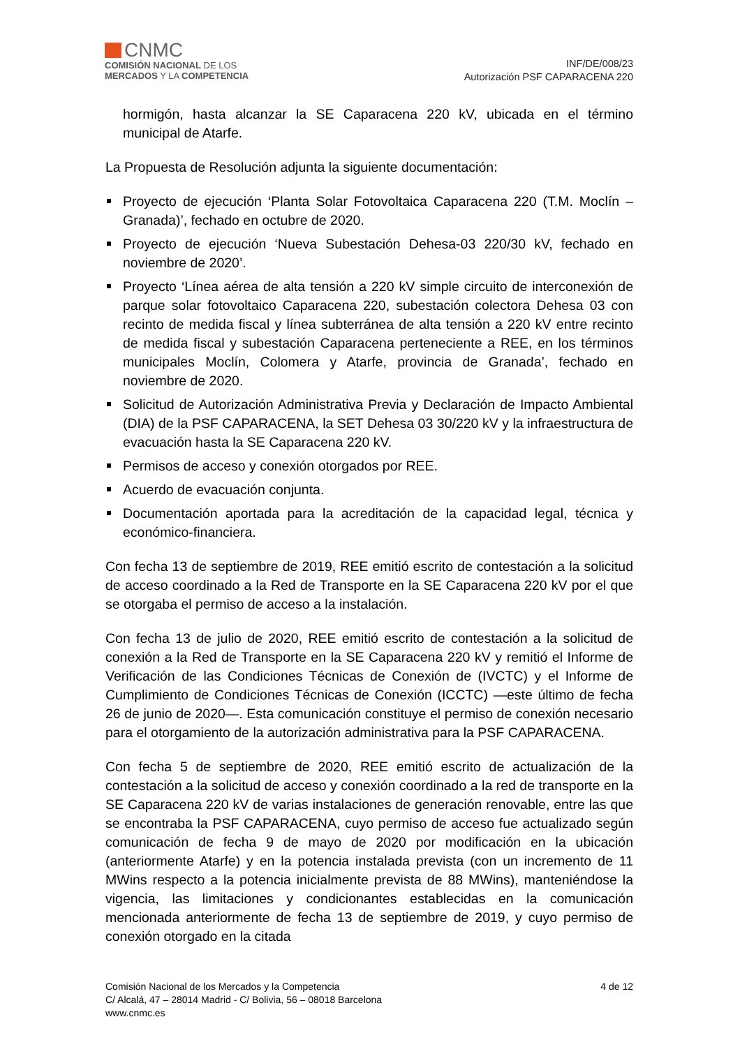CNMC
COMISIÓN NACIONAL DE LOS
MERCADOS Y LA COMPETENCIA
INF/DE/008/23
Autorización PSF CAPARACENA 220
hormigón, hasta alcanzar la SE Caparacena 220 kV, ubicada en el término municipal de Atarfe.
La Propuesta de Resolución adjunta la siguiente documentación:
Proyecto de ejecución ‘Planta Solar Fotovoltaica Caparacena 220 (T.M. Moclín – Granada)’, fechado en octubre de 2020.
Proyecto de ejecución ‘Nueva Subestación Dehesa-03 220/30 kV, fechado en noviembre de 2020’.
Proyecto ‘Línea aérea de alta tensión a 220 kV simple circuito de interconexión de parque solar fotovoltaico Caparacena 220, subestación colectora Dehesa 03 con recinto de medida fiscal y línea subterránea de alta tensión a 220 kV entre recinto de medida fiscal y subestación Caparacena perteneciente a REE, en los términos municipales Moclín, Colomera y Atarfe, provincia de Granada’, fechado en noviembre de 2020.
Solicitud de Autorización Administrativa Previa y Declaración de Impacto Ambiental (DIA) de la PSF CAPARACENA, la SET Dehesa 03 30/220 kV y la infraestructura de evacuación hasta la SE Caparacena 220 kV.
Permisos de acceso y conexión otorgados por REE.
Acuerdo de evacuación conjunta.
Documentación aportada para la acreditación de la capacidad legal, técnica y económico-financiera.
Con fecha 13 de septiembre de 2019, REE emitió escrito de contestación a la solicitud de acceso coordinado a la Red de Transporte en la SE Caparacena 220 kV por el que se otorgaba el permiso de acceso a la instalación.
Con fecha 13 de julio de 2020, REE emitió escrito de contestación a la solicitud de conexión a la Red de Transporte en la SE Caparacena 220 kV y remitió el Informe de Verificación de las Condiciones Técnicas de Conexión de (IVCTC) y el Informe de Cumplimiento de Condiciones Técnicas de Conexión (ICCTC) —este último de fecha 26 de junio de 2020—. Esta comunicación constituye el permiso de conexión necesario para el otorgamiento de la autorización administrativa para la PSF CAPARACENA.
Con fecha 5 de septiembre de 2020, REE emitió escrito de actualización de la contestación a la solicitud de acceso y conexión coordinado a la red de transporte en la SE Caparacena 220 kV de varias instalaciones de generación renovable, entre las que se encontraba la PSF CAPARACENA, cuyo permiso de acceso fue actualizado según comunicación de fecha 9 de mayo de 2020 por modificación en la ubicación (anteriormente Atarfe) y en la potencia instalada prevista (con un incremento de 11 MWins respecto a la potencia inicialmente prevista de 88 MWins), manteniéndose la vigencia, las limitaciones y condicionantes establecidas en la comunicación mencionada anteriormente de fecha 13 de septiembre de 2019, y cuyo permiso de conexión otorgado en la citada
Comisión Nacional de los Mercados y la Competencia
C/ Alcalá, 47 – 28014 Madrid - C/ Bolivia, 56 – 08018 Barcelona
www.cnmc.es
4 de 12